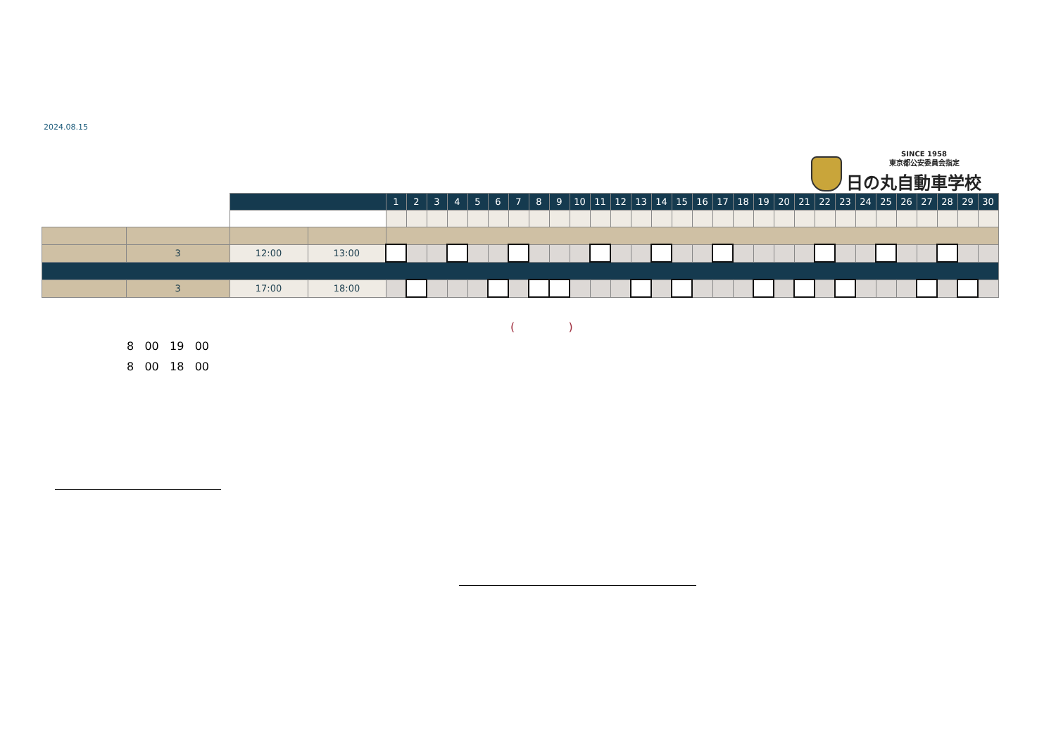2024.08.15
SINCE 1958
東京都公安委員会指定
日の丸自動車学校
| | | | | 1 | 2 | 3 | 4 | 5 | 6 | 7 | 8 | 9 | 10 | 11 | 12 | 13 | 14 | 15 | 16 | 17 | 18 | 19 | 20 | 21 | 22 | 23 | 24 | 25 | 26 | 27 | 28 | 29 | 30 |
| | 3 | 12:00 | 13:00 | | | | | | | | | | | | | | | | | | | | | | | | | | | | | | |
| | 3 | 17:00 | 18:00 | | | | | | | | | | | | | | | | | | | | | | | | | | | | | | |
( )
8 00 19 00
8 00 18 00